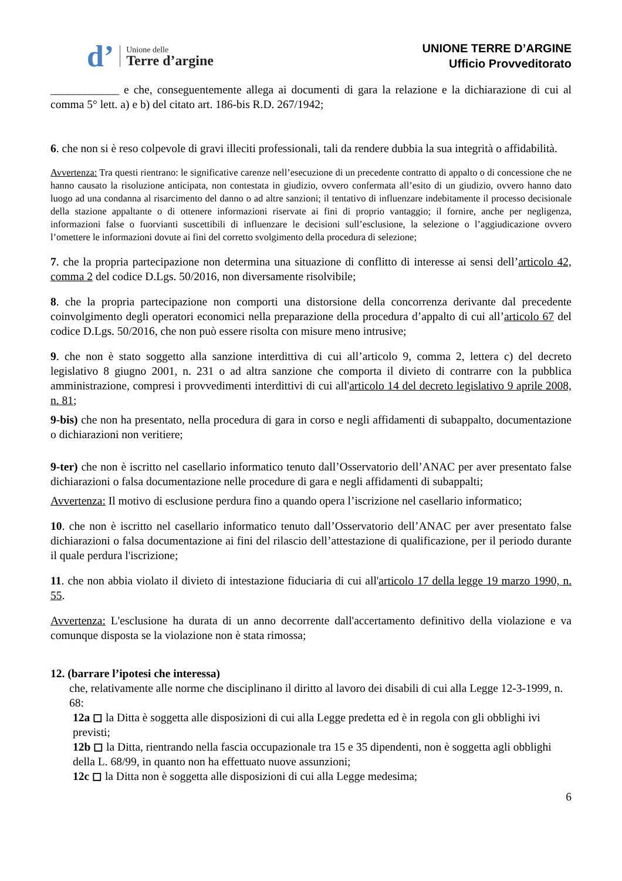d’
Unione delle
Terre d’argine
UNIONE TERRE D’ARGINE
Ufficio Provveditorato
____________ e che, conseguentemente allega ai documenti di gara la relazione e la dichiarazione di cui al comma 5° lett. a) e b) del citato art. 186-bis R.D. 267/1942;
6. che non si è reso colpevole di gravi illeciti professionali, tali da rendere dubbia la sua integrità o affidabilità.
Avvertenza: Tra questi rientrano: le significative carenze nell’esecuzione di un precedente contratto di appalto o di concessione che ne hanno causato la risoluzione anticipata, non contestata in giudizio, ovvero confermata all’esito di un giudizio, ovvero hanno dato luogo ad una condanna al risarcimento del danno o ad altre sanzioni; il tentativo di influenzare indebitamente il processo decisionale della stazione appaltante o di ottenere informazioni riservate ai fini di proprio vantaggio; il fornire, anche per negligenza, informazioni false o fuorvianti suscettibili di influenzare le decisioni sull’esclusione, la selezione o l’aggiudicazione ovvero l’omettere le informazioni dovute ai fini del corretto svolgimento della procedura di selezione;
7. che la propria partecipazione non determina una situazione di conflitto di interesse ai sensi dell’articolo 42, comma 2 del codice D.Lgs. 50/2016, non diversamente risolvibile;
8. che la propria partecipazione non comporti una distorsione della concorrenza derivante dal precedente coinvolgimento degli operatori economici nella preparazione della procedura d’appalto di cui all’articolo 67 del codice D.Lgs. 50/2016, che non può essere risolta con misure meno intrusive;
9. che non è stato soggetto alla sanzione interdittiva di cui all’articolo 9, comma 2, lettera c) del decreto legislativo 8 giugno 2001, n. 231 o ad altra sanzione che comporta il divieto di contrarre con la pubblica amministrazione, compresi i provvedimenti interdittivi di cui all'articolo 14 del decreto legislativo 9 aprile 2008, n. 81;
9-bis) che non ha presentato, nella procedura di gara in corso e negli affidamenti di subappalto, documentazione o dichiarazioni non veritiere;
9-ter) che non è iscritto nel casellario informatico tenuto dall’Osservatorio dell’ANAC per aver presentato false dichiarazioni o falsa documentazione nelle procedure di gara e negli affidamenti di subappalti;
Avvertenza: Il motivo di esclusione perdura fino a quando opera l’iscrizione nel casellario informatico;
10. che non è iscritto nel casellario informatico tenuto dall’Osservatorio dell’ANAC per aver presentato false dichiarazioni o falsa documentazione ai fini del rilascio dell’attestazione di qualificazione, per il periodo durante il quale perdura l'iscrizione;
11. che non abbia violato il divieto di intestazione fiduciaria di cui all'articolo 17 della legge 19 marzo 1990, n. 55.
Avvertenza: L'esclusione ha durata di un anno decorrente dall'accertamento definitivo della violazione e va comunque disposta se la violazione non è stata rimossa;
12. (barrare l’ipotesi che interessa)
che, relativamente alle norme che disciplinano il diritto al lavoro dei disabili di cui alla Legge 12-3-1999, n. 68:
12a ◻ la Ditta è soggetta alle disposizioni di cui alla Legge predetta ed è in regola con gli obblighi ivi previsti;
12b ◻ la Ditta, rientrando nella fascia occupazionale tra 15 e 35 dipendenti, non è soggetta agli obblighi della L. 68/99, in quanto non ha effettuato nuove assunzioni;
12c ◻ la Ditta non è soggetta alle disposizioni di cui alla Legge medesima;
6